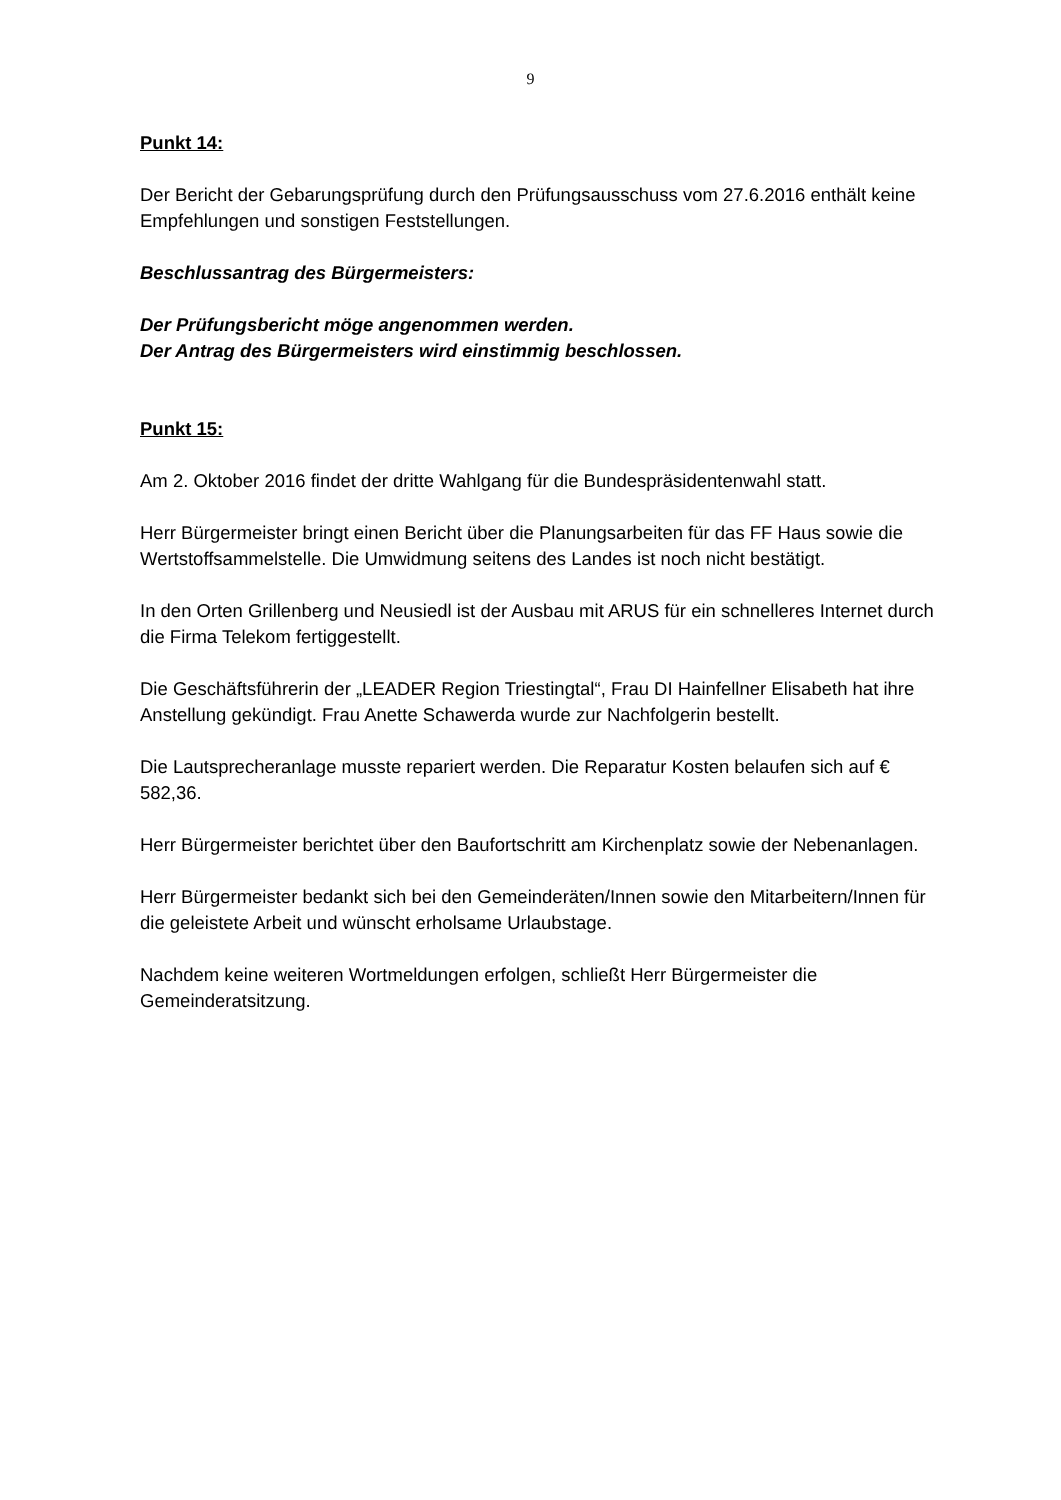9
Punkt 14:
Der Bericht der Gebarungsprüfung durch den Prüfungsausschuss vom 27.6.2016 enthält keine Empfehlungen und sonstigen Feststellungen.
Beschlussantrag des Bürgermeisters:
Der Prüfungsbericht möge angenommen werden.
Der Antrag des Bürgermeisters wird einstimmig beschlossen.
Punkt 15:
Am 2. Oktober 2016 findet der dritte Wahlgang für die Bundespräsidentenwahl statt.
Herr Bürgermeister bringt einen Bericht über die Planungsarbeiten für das FF Haus sowie die Wertstoffsammelstelle. Die Umwidmung seitens des Landes ist noch nicht bestätigt.
In den Orten Grillenberg und Neusiedl ist der Ausbau mit ARUS für ein schnelleres Internet durch die Firma Telekom fertiggestellt.
Die Geschäftsführerin der „LEADER Region Triestingtal“, Frau DI Hainfellner Elisabeth hat ihre Anstellung gekündigt. Frau Anette Schawerda wurde zur Nachfolgerin bestellt.
Die Lautsprecheranlage musste repariert werden. Die Reparatur Kosten belaufen sich auf € 582,36.
Herr Bürgermeister berichtet über den Baufortschritt am Kirchenplatz sowie der Nebenanlagen.
Herr Bürgermeister bedankt sich bei den Gemeinderäten/Innen sowie den Mitarbeitern/Innen für die geleistete Arbeit und wünscht erholsame Urlaubstage.
Nachdem keine weiteren Wortmeldungen erfolgen, schließt Herr Bürgermeister die Gemeinderatsitzung.